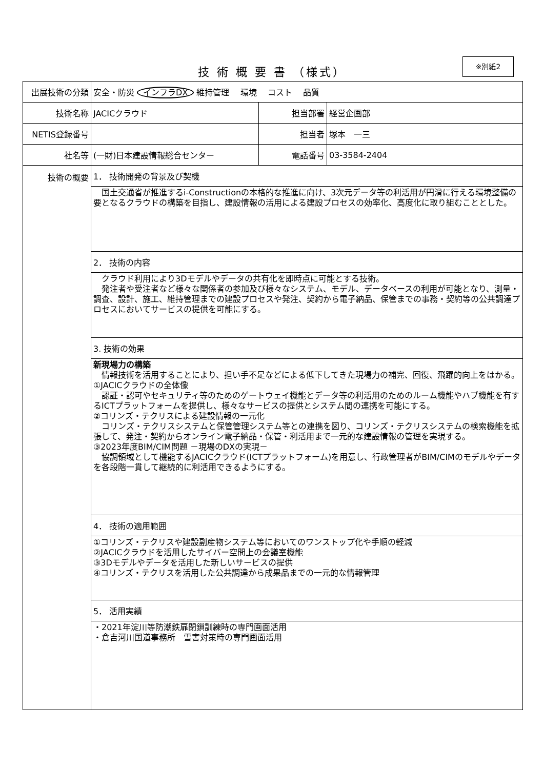技 術 概 要 書 （様式）
※別紙2
| 出展技術の分類 | 安全・防災 インフラDX 維持管理 環境 コスト 品質 | | |
| 技術名称 | JACICクラウド | 担当部署 | 経営企画部 |
| NETIS登録番号 | | 担当者 | 塚本 一三 |
| 社名等 | (一財)日本建設情報総合センター | 電話番号 | 03-3584-2404 |
| 技術の概要 | 1． 技術開発の背景及び契機 | | |
| | 国土交通省が推進するi-Constructionの本格的な推進に向け、3次元データ等の利活用が円滑に行える環境整備の要となるクラウドの構築を目指し、建設情報の活用による建設プロセスの効率化、高度化に取り組むこととした。 | | |
| | 2． 技術の内容 | | |
| | クラウド利用により3Dモデルやデータの共有化を即時点に可能とする技術。 発注者や受注者など様々な関係者の参加及び様々なシステム、モデル、データベースの利用が可能となり、測量・調査、設計、施工、維持管理までの建設プロセスや発注、契約から電子納品、保管までの事務・契約等の公共調達プロセスにおいてサービスの提供を可能にする。 | | |
| | 3. 技術の効果 | | |
| | 新現場力の構築 情報技術を活用することにより、担い手不足などによる低下してきた現場力の補完、回復、飛躍的向上をはかる。 ①JACICクラウドの全体像 認証・認可やセキュリティ等のためのゲートウェイ機能とデータ等の利活用のためのルーム機能やハブ機能を有するICTプラットフォームを提供し、様々なサービスの提供とシステム間の連携を可能にする。 ②コリンズ・テクリスによる建設情報の一元化 コリンズ・テクリスシステムと保管管理システム等との連携を図り、コリンズ・テクリスシステムの検索機能を拡張して、発注・契約からオンライン電子納品・保管・利活用まで一元的な建設情報の管理を実現する。 ③2023年度BIM/CIM問題 －現場のDXの実現－ 協調領域として機能するJACICクラウド(ICTプラットフォーム)を用意し、行政管理者がBIM/CIMのモデルやデータを各段階一貫して継続的に利活用できるようにする。 | | |
| | 4． 技術の適用範囲 | | |
| | ①コリンズ・テクリスや建設副産物システム等においてのワンストップ化や手順の軽減 ②JACICクラウドを活用したサイバー空間上の会議室機能 ③3Dモデルやデータを活用した新しいサービスの提供 ④コリンズ・テクリスを活用した公共調達から成果品までの一元的な情報管理 | | |
| | 5． 活用実績 | | |
| | ・2021年淀川等防潮鉄扉閉鎖訓練時の専門画面活用 ・倉吉河川国道事務所 雪害対策時の専門画面活用 | | |